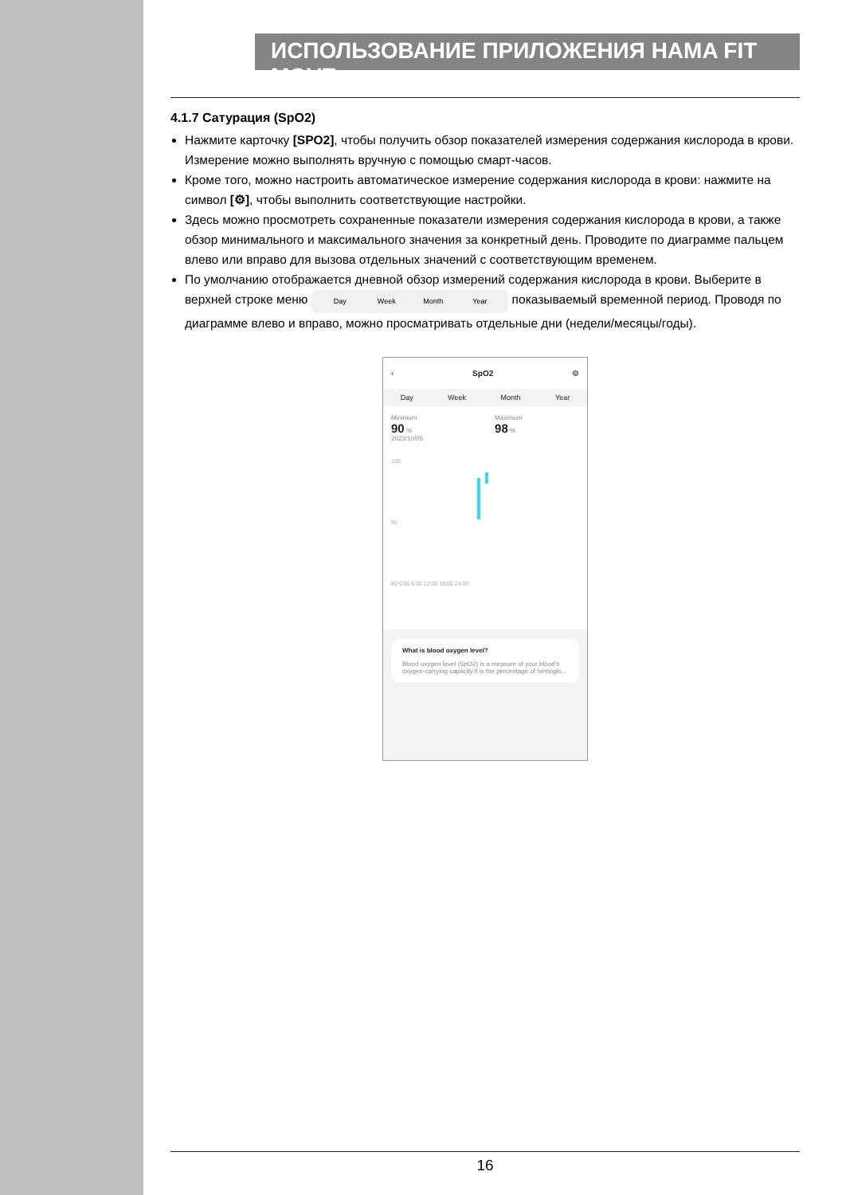ИСПОЛЬЗОВАНИЕ ПРИЛОЖЕНИЯ HAMA FIT MOVE
4.1.7 Сатурация (SpO2)
Нажмите карточку [SPO2], чтобы получить обзор показателей измерения содержания кислорода в крови. Измерение можно выполнять вручную с помощью смарт-часов.
Кроме того, можно настроить автоматическое измерение содержания кислорода в крови: нажмите на символ [⚙], чтобы выполнить соответствующие настройки.
Здесь можно просмотреть сохраненные показатели измерения содержания кислорода в крови, а также обзор минимального и максимального значения за конкретный день. Проводите по диаграмме пальцем влево или вправо для вызова отдельных значений с соответствующим временем.
По умолчанию отображается дневной обзор измерений содержания кислорода в крови. Выберите в верхней строке меню Day Week Month Year показываемый временной период. Проводя по диаграмме влево и вправо, можно просматривать отдельные дни (недели/месяцы/годы).
‹ SpO2 ⚙
Day Week Month Year
Minimum
90 %
2023/10/05
Maximum
98 %
100
90
80 0:00 6:00 12:00 18:00 24:00
What is blood oxygen level?
Blood oxygen level (SpO2) is a measure of your blood's oxygen-carrying capacity.It is the percentage of hemoglo...
16